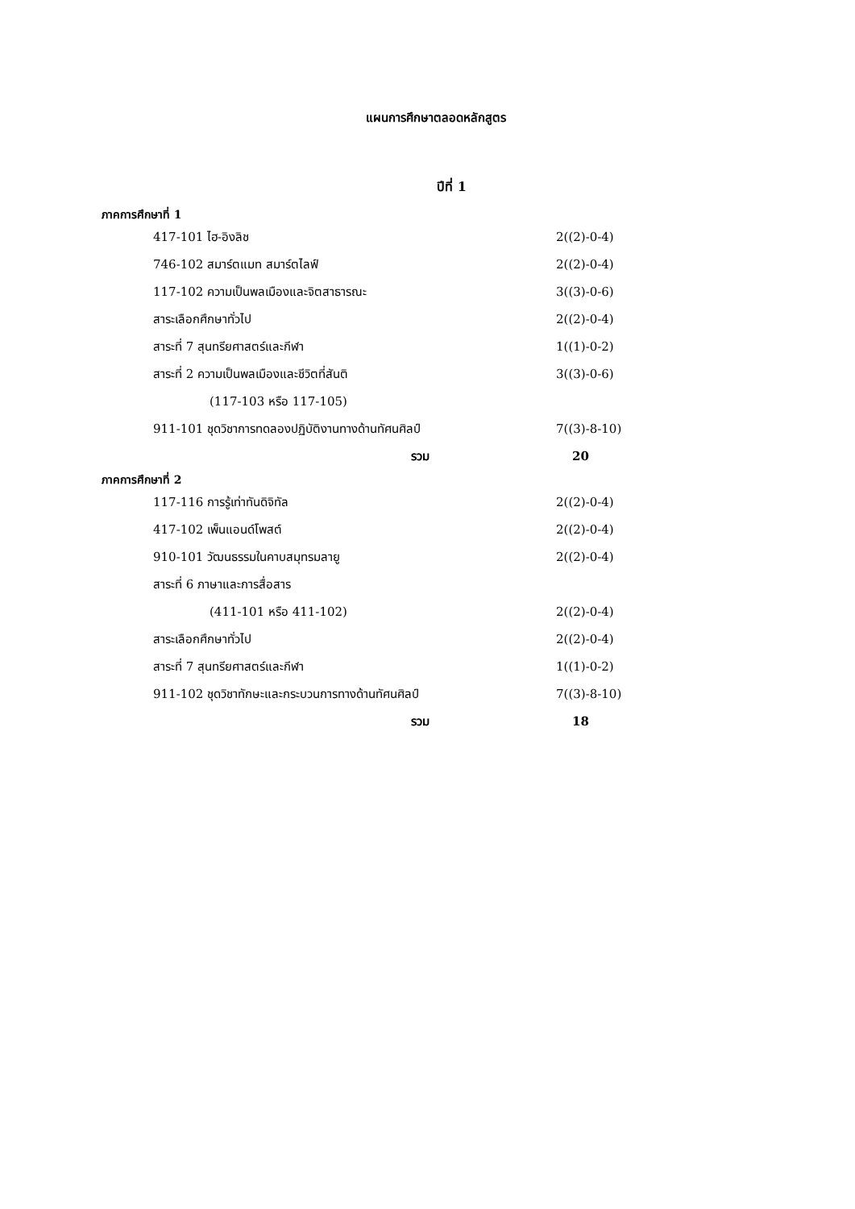แผนการศึกษาตลอดหลักสูตร
ปีที่ 1
ภาคการศึกษาที่ 1
| 417-101 ไฮ-อิงลิช | 2((2)-0-4) |
| 746-102 สมาร์ตแมท สมาร์ตไลฟ์ | 2((2)-0-4) |
| 117-102 ความเป็นพลเมืองและจิตสาธารณะ | 3((3)-0-6) |
| สาระเลือกศึกษาทั่วไป | 2((2)-0-4) |
| สาระที่ 7 สุนทรียศาสตร์และกีฬา | 1((1)-0-2) |
| สาระที่ 2 ความเป็นพลเมืองและชีวิตที่สันติ | 3((3)-0-6) |
| (117-103 หรือ 117-105) | |
| 911-101 ชุดวิชาการทดลองปฏิบัติงานทางด้านทัศนศิลป์ | 7((3)-8-10) |
| รวม | 20 |
ภาคการศึกษาที่ 2
| 117-116 การรู้เท่าทันดิจิทัล | 2((2)-0-4) |
| 417-102 เพ็นแอนด์โพสต์ | 2((2)-0-4) |
| 910-101 วัฒนธรรมในคาบสมุทรมลายู | 2((2)-0-4) |
| สาระที่ 6 ภาษาและการสื่อสาร | |
| (411-101 หรือ 411-102) | 2((2)-0-4) |
| สาระเลือกศึกษาทั่วไป | 2((2)-0-4) |
| สาระที่ 7 สุนทรียศาสตร์และกีฬา | 1((1)-0-2) |
| 911-102 ชุดวิชาทักษะและกระบวนการทางด้านทัศนศิลป์ | 7((3)-8-10) |
| รวม | 18 |